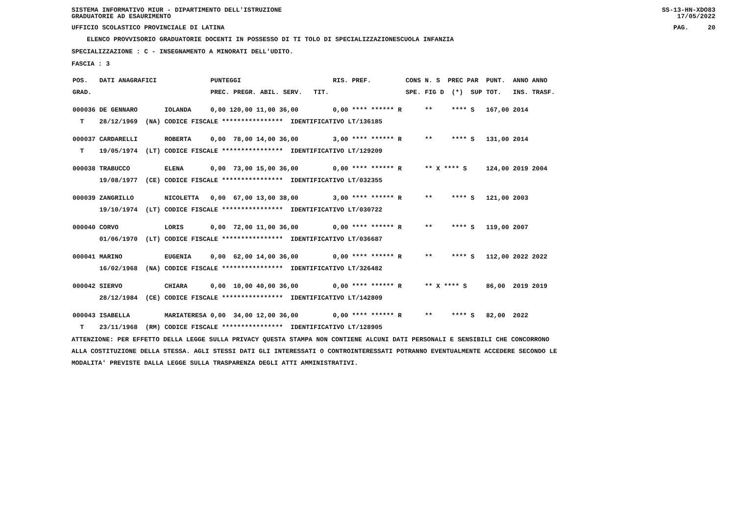SISTEMA INFORMATIVO MIUR - DIPARTIMENTO DELL'ISTRUZIONE
GRADUATORIE AD ESAURIMENTO SS-13-HN-XDO83
17/05/2022
UFFICIO SCOLASTICO PROVINCIALE DI LATINA PAG. 20
ELENCO PROVVISORIO GRADUATORIE DOCENTI IN POSSESSO DI TI TOLO DI SPECIALIZZAZIONESCUOLA INFANZIA
SPECIALIZZAZIONE : C - INSEGNAMENTO A MINORATI DELL'UDITO.
FASCIA : 3
| POS. | DATI ANAGRAFICI | | PUNTEGGI | RIS. PREF. | CONS | N. S PREC PAR | PUNT. | ANNO ANNO |
| --- | --- | --- | --- | --- | --- | --- | --- | --- |
| GRAD. | | | PREC. PREGR. ABIL. SERV. TIT. | | SPE. | FIG D (*) SUP | TOT. | INS. TRASF. |
| 000036 | DE GENNARO | IOLANDA | 0,00 120,00 11,00 36,00 | 0,00 **** ****** R | | ** **** S | 167,00 | 2014 |
| T | 28/12/1969 (NA) | CODICE FISCALE **************** IDENTIFICATIVO LT/136185 | | | | | | |
| 000037 | CARDARELLI | ROBERTA | 0,00 78,00 14,00 36,00 | 3,00 **** ****** R | | ** **** S | 131,00 | 2014 |
| T | 19/05/1974 (LT) | CODICE FISCALE **************** IDENTIFICATIVO LT/129209 | | | | | | |
| 000038 | TRABUCCO | ELENA | 0,00 73,00 15,00 36,00 | 0,00 **** ****** R | | ** X **** S | 124,00 | 2019 2004 |
| | 19/08/1977 (CE) | CODICE FISCALE **************** IDENTIFICATIVO LT/032355 | | | | | | |
| 000039 | ZANGRILLO | NICOLETTA | 0,00 67,00 13,00 38,00 | 3,00 **** ****** R | | ** **** S | 121,00 | 2003 |
| | 19/10/1974 (LT) | CODICE FISCALE **************** IDENTIFICATIVO LT/030722 | | | | | | |
| 000040 | CORVO | LORIS | 0,00 72,00 11,00 36,00 | 0,00 **** ****** R | | ** **** S | 119,00 | 2007 |
| | 01/06/1970 (LT) | CODICE FISCALE **************** IDENTIFICATIVO LT/036687 | | | | | | |
| 000041 | MARINO | EUGENIA | 0,00 62,00 14,00 36,00 | 0,00 **** ****** R | | ** **** S | 112,00 | 2022 2022 |
| | 16/02/1968 (NA) | CODICE FISCALE **************** IDENTIFICATIVO LT/326482 | | | | | | |
| 000042 | SIERVO | CHIARA | 0,00 10,00 40,00 36,00 | 0,00 **** ****** R | | ** X **** S | 86,00 | 2019 2019 |
| | 28/12/1984 (CE) | CODICE FISCALE **************** IDENTIFICATIVO LT/142809 | | | | | | |
| 000043 | ISABELLA | MARIATERESA | 0,00 34,00 12,00 36,00 | 0,00 **** ****** R | | ** **** S | 82,00 | 2022 |
| T | 23/11/1968 (RM) | CODICE FISCALE **************** IDENTIFICATIVO LT/128905 | | | | | | |
ATTENZIONE: PER EFFETTO DELLA LEGGE SULLA PRIVACY QUESTA STAMPA NON CONTIENE ALCUNI DATI PERSONALI E SENSIBILI CHE CONCORRONO
ALLA COSTITUZIONE DELLA STESSA. AGLI STESSI DATI GLI INTERESSATI O CONTROINTERESSATI POTRANNO EVENTUALMENTE ACCEDERE SECONDO LE
MODALITA' PREVISTE DALLA LEGGE SULLA TRASPARENZA DEGLI ATTI AMMINISTRATIVI.